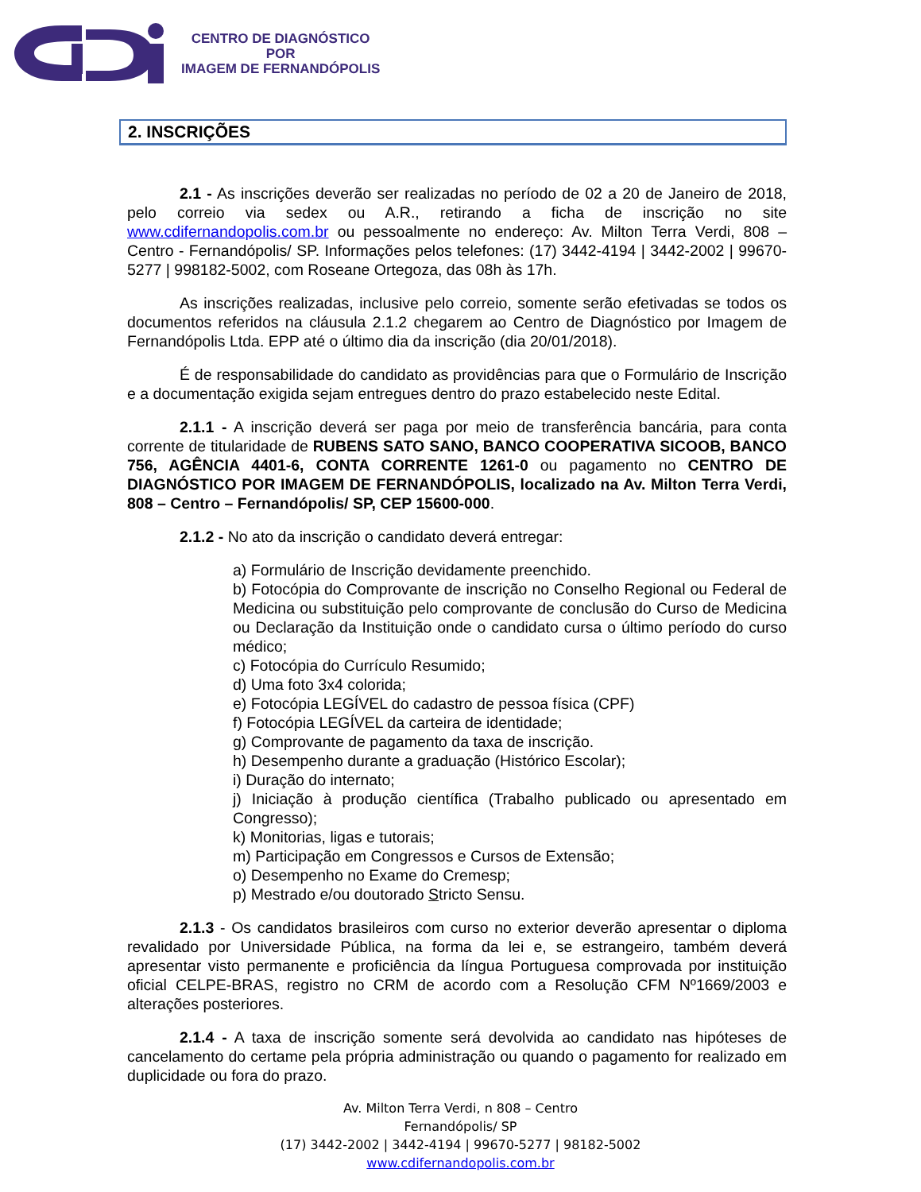CENTRO DE DIAGNÓSTICO
POR
IMAGEM DE FERNANDÓPOLIS
2. INSCRIÇÕES
2.1 - As inscrições deverão ser realizadas no período de 02 a 20 de Janeiro de 2018, pelo correio via sedex ou A.R., retirando a ficha de inscrição no site www.cdifernandopolis.com.br ou pessoalmente no endereço: Av. Milton Terra Verdi, 808 – Centro - Fernandópolis/ SP. Informações pelos telefones: (17) 3442-4194 | 3442-2002 | 99670-5277 | 998182-5002, com Roseane Ortegoza, das 08h às 17h.
As inscrições realizadas, inclusive pelo correio, somente serão efetivadas se todos os documentos referidos na cláusula 2.1.2 chegarem ao Centro de Diagnóstico por Imagem de Fernandópolis Ltda. EPP até o último dia da inscrição (dia 20/01/2018).
É de responsabilidade do candidato as providências para que o Formulário de Inscrição e a documentação exigida sejam entregues dentro do prazo estabelecido neste Edital.
2.1.1 - A inscrição deverá ser paga por meio de transferência bancária, para conta corrente de titularidade de RUBENS SATO SANO, BANCO COOPERATIVA SICOOB, BANCO 756, AGÊNCIA 4401-6, CONTA CORRENTE 1261-0 ou pagamento no CENTRO DE DIAGNÓSTICO POR IMAGEM DE FERNANDÓPOLIS, localizado na Av. Milton Terra Verdi, 808 – Centro – Fernandópolis/ SP, CEP 15600-000.
2.1.2 - No ato da inscrição o candidato deverá entregar:
a) Formulário de Inscrição devidamente preenchido.
b) Fotocópia do Comprovante de inscrição no Conselho Regional ou Federal de Medicina ou substituição pelo comprovante de conclusão do Curso de Medicina ou Declaração da Instituição onde o candidato cursa o último período do curso médico;
c) Fotocópia do Currículo Resumido;
d) Uma foto 3x4 colorida;
e) Fotocópia LEGÍVEL do cadastro de pessoa física (CPF)
f) Fotocópia LEGÍVEL da carteira de identidade;
g) Comprovante de pagamento da taxa de inscrição.
h) Desempenho durante a graduação (Histórico Escolar);
i) Duração do internato;
j) Iniciação à produção científica (Trabalho publicado ou apresentado em Congresso);
k) Monitorias, ligas e tutorais;
m) Participação em Congressos e Cursos de Extensão;
o) Desempenho no Exame do Cremesp;
p) Mestrado e/ou doutorado Stricto Sensu.
2.1.3 - Os candidatos brasileiros com curso no exterior deverão apresentar o diploma revalidado por Universidade Pública, na forma da lei e, se estrangeiro, também deverá apresentar visto permanente e proficiência da língua Portuguesa comprovada por instituição oficial CELPE-BRAS, registro no CRM de acordo com a Resolução CFM Nº1669/2003 e alterações posteriores.
2.1.4 - A taxa de inscrição somente será devolvida ao candidato nas hipóteses de cancelamento do certame pela própria administração ou quando o pagamento for realizado em duplicidade ou fora do prazo.
Av. Milton Terra Verdi, n 808 – Centro
Fernandópolis/ SP
(17) 3442-2002 | 3442-4194 | 99670-5277 | 98182-5002
www.cdifernandopolis.com.br